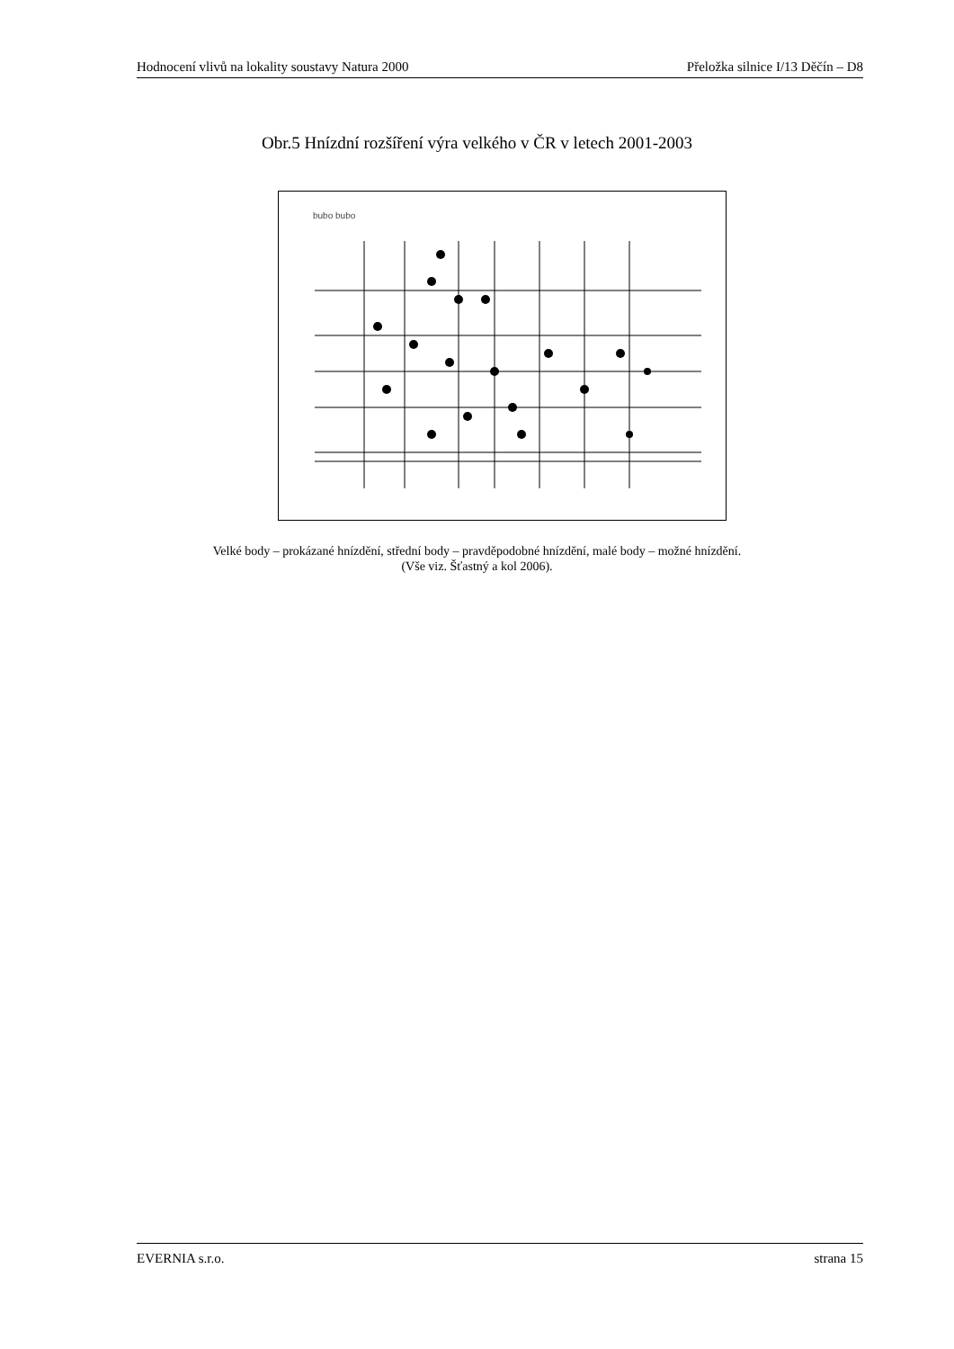Hodnocení vlivů na lokality soustavy Natura 2000 Přeložka silnice I/13 Děčín – D8
Obr.5 Hnízdní rozšíření výra velkého v ČR v letech 2001-2003
bubo bubo
Velké body – prokázané hnízdění, střední body – pravděpodobné hnízdění, malé body – možné hnízdění.
(Vše viz. Šťastný a kol 2006).
EVERNIA s.r.o. strana 15